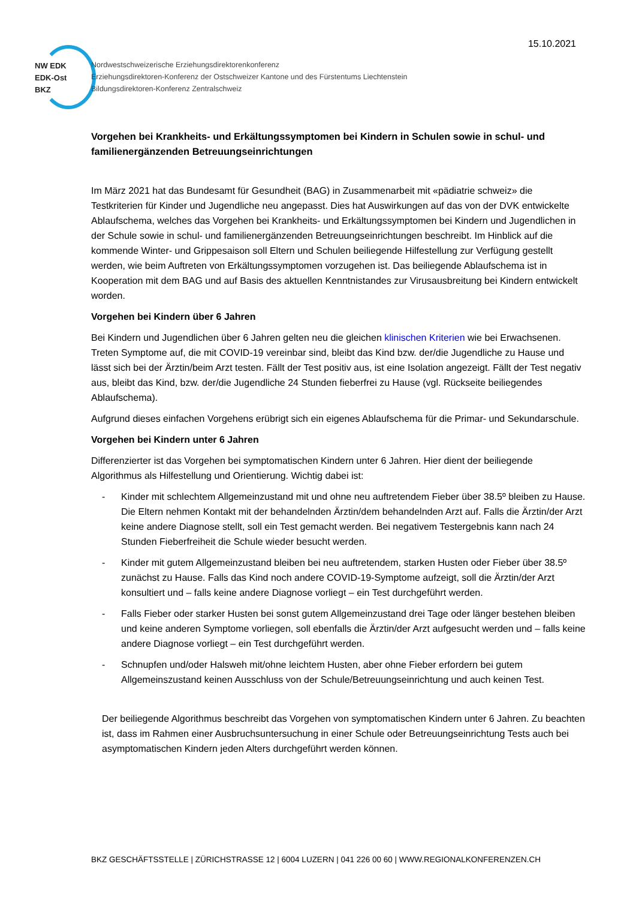15.10.2021
NW EDK
EDK-Ost
BKZ
Nordwestschweizerische Erziehungsdirektorenkonferenz
Erziehungsdirektoren-Konferenz der Ostschweizer Kantone und des Fürstentums Liechtenstein
Bildungsdirektoren-Konferenz Zentralschweiz
Vorgehen bei Krankheits- und Erkältungssymptomen bei Kindern in Schulen sowie in schul- und familienergänzenden Betreuungseinrichtungen
Im März 2021 hat das Bundesamt für Gesundheit (BAG) in Zusammenarbeit mit «pädiatrie schweiz» die Testkriterien für Kinder und Jugendliche neu angepasst. Dies hat Auswirkungen auf das von der DVK entwickelte Ablaufschema, welches das Vorgehen bei Krankheits- und Erkältungssymptomen bei Kindern und Jugendlichen in der Schule sowie in schul- und familienergänzenden Betreuungseinrichtungen beschreibt. Im Hinblick auf die kommende Winter- und Grippesaison soll Eltern und Schulen beiliegende Hilfestellung zur Verfügung gestellt werden, wie beim Auftreten von Erkältungssymptomen vorzugehen ist. Das beiliegende Ablaufschema ist in Kooperation mit dem BAG und auf Basis des aktuellen Kenntnistandes zur Virusausbreitung bei Kindern entwickelt worden.
Vorgehen bei Kindern über 6 Jahren
Bei Kindern und Jugendlichen über 6 Jahren gelten neu die gleichen klinischen Kriterien wie bei Erwachsenen. Treten Symptome auf, die mit COVID-19 vereinbar sind, bleibt das Kind bzw. der/die Jugendliche zu Hause und lässt sich bei der Ärztin/beim Arzt testen. Fällt der Test positiv aus, ist eine Isolation angezeigt. Fällt der Test negativ aus, bleibt das Kind, bzw. der/die Jugendliche 24 Stunden fieberfrei zu Hause (vgl. Rückseite beiliegendes Ablaufschema).
Aufgrund dieses einfachen Vorgehens erübrigt sich ein eigenes Ablaufschema für die Primar- und Sekundarschule.
Vorgehen bei Kindern unter 6 Jahren
Differenzierter ist das Vorgehen bei symptomatischen Kindern unter 6 Jahren. Hier dient der beiliegende Algorithmus als Hilfestellung und Orientierung. Wichtig dabei ist:
- Kinder mit schlechtem Allgemeinzustand mit und ohne neu auftretendem Fieber über 38.5º bleiben zu Hause. Die Eltern nehmen Kontakt mit der behandelnden Ärztin/dem behandelnden Arzt auf. Falls die Ärztin/der Arzt keine andere Diagnose stellt, soll ein Test gemacht werden. Bei negativem Testergebnis kann nach 24 Stunden Fieberfreiheit die Schule wieder besucht werden.
- Kinder mit gutem Allgemeinzustand bleiben bei neu auftretendem, starken Husten oder Fieber über 38.5º zunächst zu Hause. Falls das Kind noch andere COVID-19-Symptome aufzeigt, soll die Ärztin/der Arzt konsultiert und – falls keine andere Diagnose vorliegt – ein Test durchgeführt werden.
- Falls Fieber oder starker Husten bei sonst gutem Allgemeinzustand drei Tage oder länger bestehen bleiben und keine anderen Symptome vorliegen, soll ebenfalls die Ärztin/der Arzt aufgesucht werden und – falls keine andere Diagnose vorliegt – ein Test durchgeführt werden.
- Schnupfen und/oder Halsweh mit/ohne leichtem Husten, aber ohne Fieber erfordern bei gutem Allgemeinszustand keinen Ausschluss von der Schule/Betreuungseinrichtung und auch keinen Test.
Der beiliegende Algorithmus beschreibt das Vorgehen von symptomatischen Kindern unter 6 Jahren. Zu beachten ist, dass im Rahmen einer Ausbruchsuntersuchung in einer Schule oder Betreuungseinrichtung Tests auch bei asymptomatischen Kindern jeden Alters durchgeführt werden können.
BKZ GESCHÄFTSSTELLE | ZÜRICHSTRASSE 12 | 6004 LUZERN | 041 226 00 60 | WWW.REGIONALKONFERENZEN.CH